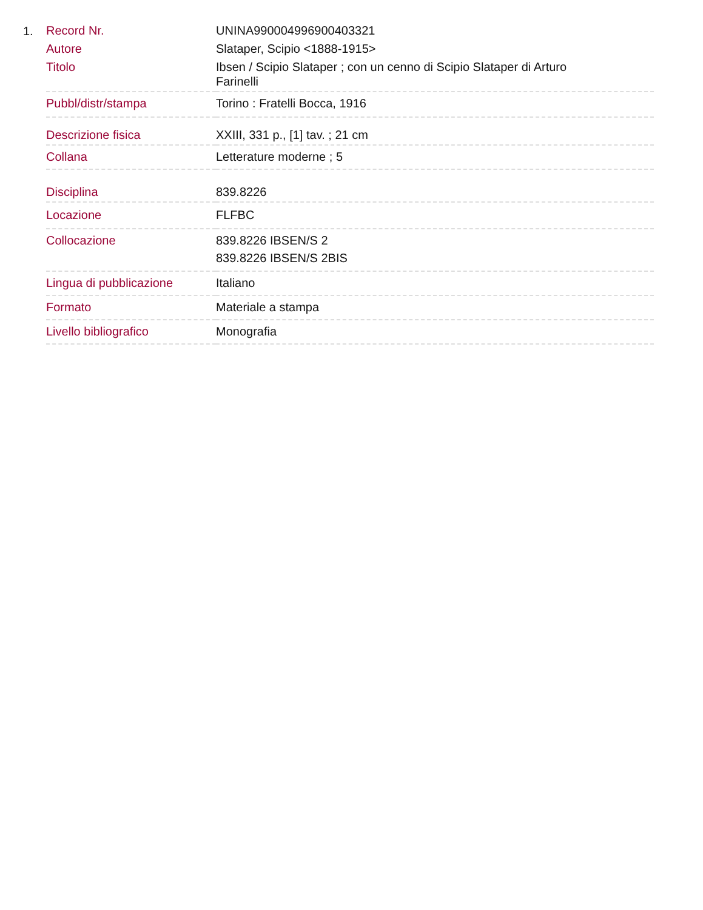1.
| Record Nr. | UNINA990004996900403321 |
| Autore | Slataper, Scipio <1888-1915> |
| Titolo | Ibsen / Scipio Slataper ; con un cenno di Scipio Slataper di Arturo Farinelli |
| Pubbl/distr/stampa | Torino : Fratelli Bocca, 1916 |
| Descrizione fisica | XXIII, 331 p., [1] tav. ; 21 cm |
| Collana | Letterature moderne ; 5 |
| Disciplina | 839.8226 |
| Locazione | FLFBC |
| Collocazione | 839.8226 IBSEN/S 2 839.8226 IBSEN/S 2BIS |
| Lingua di pubblicazione | Italiano |
| Formato | Materiale a stampa |
| Livello bibliografico | Monografia |